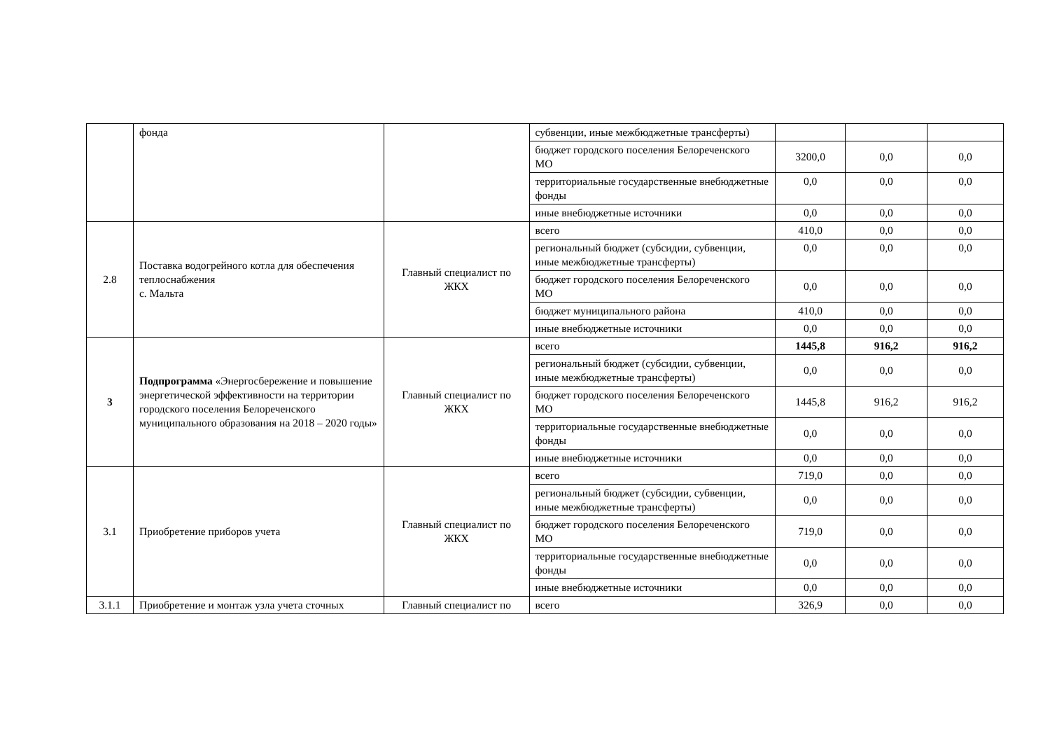| | фонда | | субвенции, иные межбюджетные трансферты) | | | |
| | | | бюджет городского поселения Белореченского МО | 3200,0 | 0,0 | 0,0 |
| | | | территориальные государственные внебюджетные фонды | 0,0 | 0,0 | 0,0 |
| | | | иные внебюджетные источники | 0,0 | 0,0 | 0,0 |
| 2.8 | Поставка водогрейного котла для обеспечения теплоснабжения с. Мальта | Главный специалист по ЖКХ | всего | 410,0 | 0,0 | 0,0 |
| | | | региональный бюджет (субсидии, субвенции, иные межбюджетные трансферты) | 0,0 | 0,0 | 0,0 |
| | | | бюджет городского поселения Белореченского МО | 0,0 | 0,0 | 0,0 |
| | | | бюджет муниципального района | 410,0 | 0,0 | 0,0 |
| | | | иные внебюджетные источники | 0,0 | 0,0 | 0,0 |
| 3 | Подпрограмма «Энергосбережение и повышение энергетической эффективности на территории городского поселения Белореченского муниципального образования на 2018 – 2020 годы» | Главный специалист по ЖКХ | всего | 1445,8 | 916,2 | 916,2 |
| | | | региональный бюджет (субсидии, субвенции, иные межбюджетные трансферты) | 0,0 | 0,0 | 0,0 |
| | | | бюджет городского поселения Белореченского МО | 1445,8 | 916,2 | 916,2 |
| | | | территориальные государственные внебюджетные фонды | 0,0 | 0,0 | 0,0 |
| | | | иные внебюджетные источники | 0,0 | 0,0 | 0,0 |
| 3.1 | Приобретение приборов учета | Главный специалист по ЖКХ | всего | 719,0 | 0,0 | 0,0 |
| | | | региональный бюджет (субсидии, субвенции, иные межбюджетные трансферты) | 0,0 | 0,0 | 0,0 |
| | | | бюджет городского поселения Белореченского МО | 719,0 | 0,0 | 0,0 |
| | | | территориальные государственные внебюджетные фонды | 0,0 | 0,0 | 0,0 |
| | | | иные внебюджетные источники | 0,0 | 0,0 | 0,0 |
| 3.1.1 | Приобретение и монтаж узла учета сточных | Главный специалист по | всего | 326,9 | 0,0 | 0,0 |